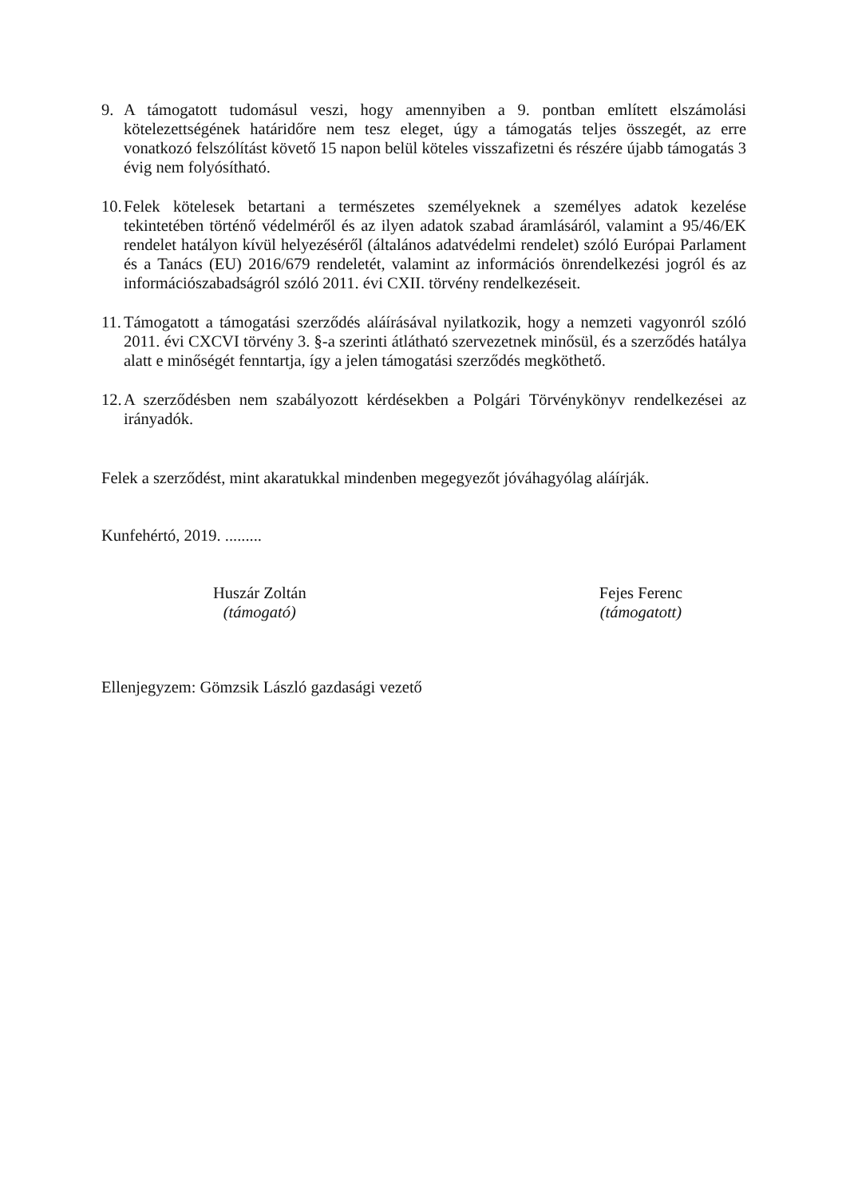9. A támogatott tudomásul veszi, hogy amennyiben a 9. pontban említett elszámolási kötelezettségének határidőre nem tesz eleget, úgy a támogatás teljes összegét, az erre vonatkozó felszólítást követő 15 napon belül köteles visszafizetni és részére újabb támogatás 3 évig nem folyósítható.
10. Felek kötelesek betartani a természetes személyeknek a személyes adatok kezelése tekintetében történő védelméről és az ilyen adatok szabad áramlásáról, valamint a 95/46/EK rendelet hatályon kívül helyezéséről (általános adatvédelmi rendelet) szóló Európai Parlament és a Tanács (EU) 2016/679 rendeletét, valamint az információs önrendelkezési jogról és az információszabadságról szóló 2011. évi CXII. törvény rendelkezéseit.
11. Támogatott a támogatási szerződés aláírásával nyilatkozik, hogy a nemzeti vagyonról szóló 2011. évi CXCVI törvény 3. §-a szerinti átlátható szervezetnek minősül, és a szerződés hatálya alatt e minőségét fenntartja, így a jelen támogatási szerződés megköthető.
12. A szerződésben nem szabályozott kérdésekben a Polgári Törvénykönyv rendelkezései az irányadók.
Felek a szerződést, mint akaratukkal mindenben megegyezőt jóváhagyólag aláírják.
Kunfehértó, 2019. .........
Huszár Zoltán
(támogató)
Fejes Ferenc
(támogatott)
Ellenjegyzem: Gömzsik László gazdasági vezető